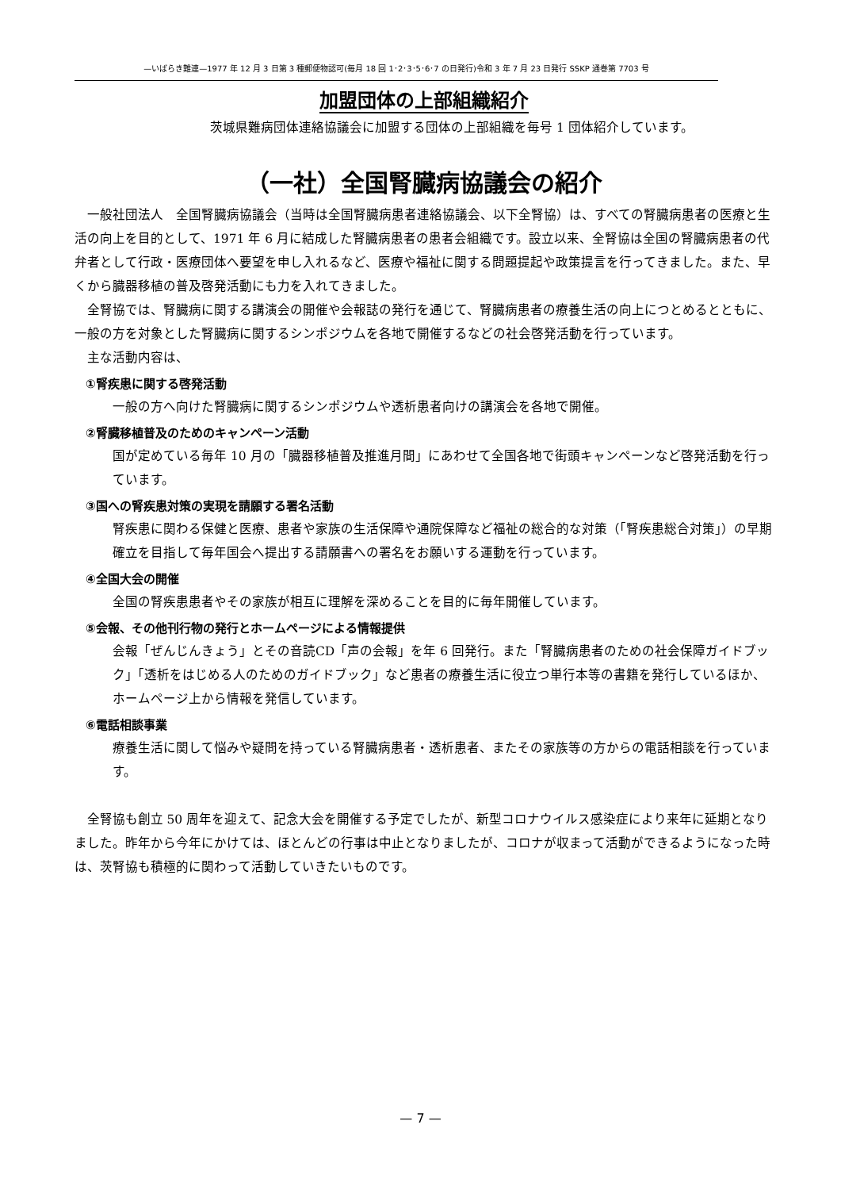—いばらき難連—1977 年 12 月 3 日第 3 種郵便物認可(毎月 18 回 1･2･3･5･6･7 の日発行)令和 3 年 7 月 23 日発行 SSKP 通巻第 7703 号
加盟団体の上部組織紹介
茨城県難病団体連絡協議会に加盟する団体の上部組織を毎号 1 団体紹介しています。
（一社）全国腎臓病協議会の紹介
一般社団法人　全国腎臓病協議会（当時は全国腎臓病患者連絡協議会、以下全腎協）は、すべての腎臓病患者の医療と生活の向上を目的として、1971 年 6 月に結成した腎臓病患者の患者会組織です。設立以来、全腎協は全国の腎臓病患者の代弁者として行政・医療団体へ要望を申し入れるなど、医療や福祉に関する問題提起や政策提言を行ってきました。また、早くから臓器移植の普及啓発活動にも力を入れてきました。
全腎協では、腎臓病に関する講演会の開催や会報誌の発行を通じて、腎臓病患者の療養生活の向上につとめるとともに、一般の方を対象とした腎臓病に関するシンポジウムを各地で開催するなどの社会啓発活動を行っています。
主な活動内容は、
①腎疾患に関する啓発活動
一般の方へ向けた腎臓病に関するシンポジウムや透析患者向けの講演会を各地で開催。
②腎臓移植普及のためのキャンペーン活動
国が定めている毎年 10 月の「臓器移植普及推進月間」にあわせて全国各地で街頭キャンペーンなど啓発活動を行っています。
③国への腎疾患対策の実現を請願する署名活動
腎疾患に関わる保健と医療、患者や家族の生活保障や通院保障など福祉の総合的な対策（「腎疾患総合対策」）の早期確立を目指して毎年国会へ提出する請願書への署名をお願いする運動を行っています。
④全国大会の開催
全国の腎疾患患者やその家族が相互に理解を深めることを目的に毎年開催しています。
⑤会報、その他刊行物の発行とホームページによる情報提供
会報「ぜんじんきょう」とその音読CD「声の会報」を年 6 回発行。また「腎臓病患者のための社会保障ガイドブック」「透析をはじめる人のためのガイドブック」など患者の療養生活に役立つ単行本等の書籍を発行しているほか、ホームページ上から情報を発信しています。
⑥電話相談事業
療養生活に関して悩みや疑問を持っている腎臓病患者・透析患者、またその家族等の方からの電話相談を行っています。
全腎協も創立 50 周年を迎えて、記念大会を開催する予定でしたが、新型コロナウイルス感染症により来年に延期となりました。昨年から今年にかけては、ほとんどの行事は中止となりましたが、コロナが収まって活動ができるようになった時は、茨腎協も積極的に関わって活動していきたいものです。
— 7 —